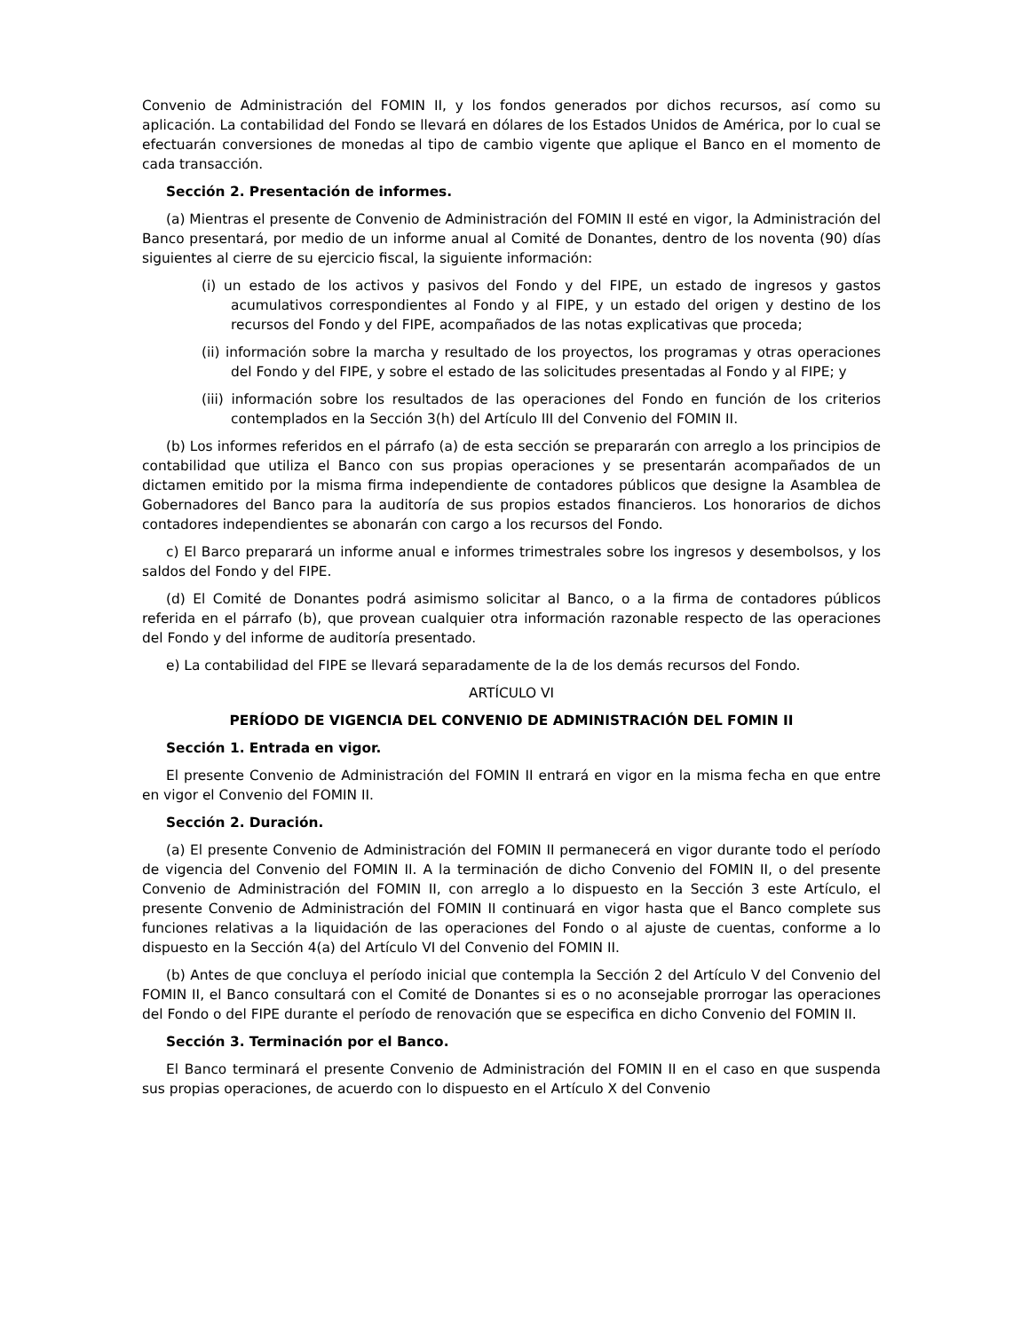Convenio de Administración del FOMIN II, y los fondos generados por dichos recursos, así como su aplicación. La contabilidad del Fondo se llevará en dólares de los Estados Unidos de América, por lo cual se efectuarán conversiones de monedas al tipo de cambio vigente que aplique el Banco en el momento de cada transacción.
Sección 2. Presentación de informes.
(a) Mientras el presente de Convenio de Administración del FOMIN II esté en vigor, la Administración del Banco presentará, por medio de un informe anual al Comité de Donantes, dentro de los noventa (90) días siguientes al cierre de su ejercicio fiscal, la siguiente información:
(i) un estado de los activos y pasivos del Fondo y del FIPE, un estado de ingresos y gastos acumulativos correspondientes al Fondo y al FIPE, y un estado del origen y destino de los recursos del Fondo y del FIPE, acompañados de las notas explicativas que proceda;
(ii) información sobre la marcha y resultado de los proyectos, los programas y otras operaciones del Fondo y del FIPE, y sobre el estado de las solicitudes presentadas al Fondo y al FIPE; y
(iii) información sobre los resultados de las operaciones del Fondo en función de los criterios contemplados en la Sección 3(h) del Artículo III del Convenio del FOMIN II.
(b) Los informes referidos en el párrafo (a) de esta sección se prepararán con arreglo a los principios de contabilidad que utiliza el Banco con sus propias operaciones y se presentarán acompañados de un dictamen emitido por la misma firma independiente de contadores públicos que designe la Asamblea de Gobernadores del Banco para la auditoría de sus propios estados financieros. Los honorarios de dichos contadores independientes se abonarán con cargo a los recursos del Fondo.
c) El Barco preparará un informe anual e informes trimestrales sobre los ingresos y desembolsos, y los saldos del Fondo y del FIPE.
(d) El Comité de Donantes podrá asimismo solicitar al Banco, o a la firma de contadores públicos referida en el párrafo (b), que provean cualquier otra información razonable respecto de las operaciones del Fondo y del informe de auditoría presentado.
e) La contabilidad del FIPE se llevará separadamente de la de los demás recursos del Fondo.
ARTÍCULO VI
PERÍODO DE VIGENCIA DEL CONVENIO DE ADMINISTRACIÓN DEL FOMIN II
Sección 1. Entrada en vigor.
El presente Convenio de Administración del FOMIN II entrará en vigor en la misma fecha en que entre en vigor el Convenio del FOMIN II.
Sección 2. Duración.
(a) El presente Convenio de Administración del FOMIN II permanecerá en vigor durante todo el período de vigencia del Convenio del FOMIN II. A la terminación de dicho Convenio del FOMIN II, o del presente Convenio de Administración del FOMIN II, con arreglo a lo dispuesto en la Sección 3 este Artículo, el presente Convenio de Administración del FOMIN II continuará en vigor hasta que el Banco complete sus funciones relativas a la liquidación de las operaciones del Fondo o al ajuste de cuentas, conforme a lo dispuesto en la Sección 4(a) del Artículo VI del Convenio del FOMIN II.
(b) Antes de que concluya el período inicial que contempla la Sección 2 del Artículo V del Convenio del FOMIN II, el Banco consultará con el Comité de Donantes si es o no aconsejable prorrogar las operaciones del Fondo o del FIPE durante el período de renovación que se especifica en dicho Convenio del FOMIN II.
Sección 3. Terminación por el Banco.
El Banco terminará el presente Convenio de Administración del FOMIN II en el caso en que suspenda sus propias operaciones, de acuerdo con lo dispuesto en el Artículo X del Convenio